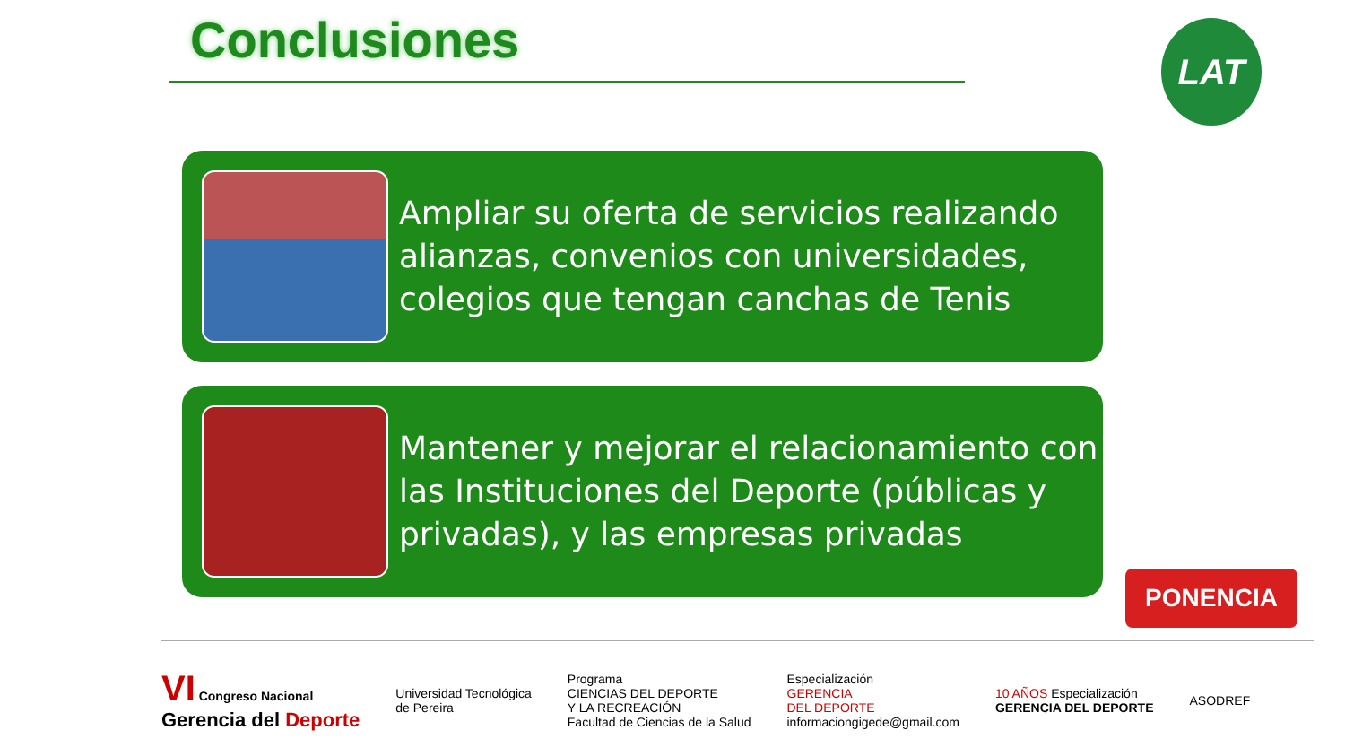Conclusiones LAT
Ampliar su oferta de servicios realizando alianzas, convenios con universidades, colegios que tengan canchas de Tenis
Mantener y mejorar el relacionamiento con las Instituciones del Deporte (públicas y privadas), y las empresas privadas
PONENCIA
VI Congreso Nacional
Gerencia del Deporte
Universidad Tecnológica
de Pereira
Programa
CIENCIAS DEL DEPORTE
Y LA RECREACIÓN
Facultad de Ciencias de la Salud
Especialización
GERENCIA
DEL DEPORTE
informaciongigede@gmail.com
10 AÑOS Especialización
GERENCIA DEL DEPORTE
ASODREF